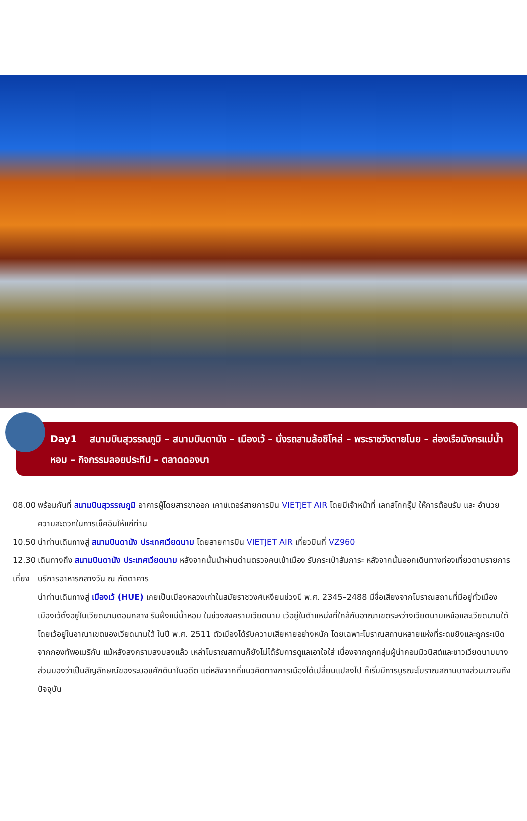Day1 สนามบินสุวรรณภูมิ – สนามบินดานัง – เมืองเว้ – นั่งรถสามล้อซิโคล่ – พระราชวังดายโนย – ล่องเรือมังกรแม่น้ำหอม – กิจกรรมลอยประทีป – ตลาดดองบา
08.00 พร้อมกันที่ สนามบินสุวรรณภูมิ อาคารผู้โดยสารขาออก เคาน์เตอร์สายการบิน VIETJET AIR โดยมีเจ้าหน้าที่ เลทส์โกกรุ๊ป ให้การต้อนรับ และ อำนวยความสะดวกในการเช็คอินให้แก่ท่าน
10.50 นำท่านเดินทางสู่ สนามบินดานัง ประเทศเวียดนาม โดยสายการบิน VIETJET AIR เที่ยวบินที่ VZ960
12.30 เดินทางถึง สนามบินดานัง ประเทศเวียดนาม หลังจากนั้นนำผ่านด่านตรวจคนเข้าเมือง รับกระเป๋าสัมภาระ หลังจากนั้นออกเดินทางท่องเที่ยวตามรายการ
เที่ยง บริการอาหารกลางวัน ณ ภัตตาคาร
นำท่านเดินทางสู่ เมืองเว้ (HUE) เคยเป็นเมืองหลวงเก่าในสมัยราชวงศ์เหงียนช่วงปี พ.ศ. 2345–2488 มีชื่อเสียงจากโบราณสถานที่มีอยู่ทั่วเมือง เมืองเว้ตั้งอยู่ในเวียดนามตอนกลาง ริมฝั่งแม่น้ำหอม ในช่วงสงครามเวียดนาม เว้อยู่ในตำแหน่งที่ใกล้กับอาณาเขตระหว่างเวียดนามเหนือและเวียดนามใต้ โดยเว้อยู่ในอาณาเขตของเวียดนามใต้ ในปี พ.ศ. 2511 ตัวเมืองได้รับความเสียหายอย่างหนัก โดยเฉพาะโบราณสถานหลายแห่งที่ระดมยิงและถูกระเบิดจากกองทัพอเมริกัน แม้หลังสงครามสงบลงแล้ว เหล่าโบราณสถานก็ยังไม่ได้รับการดูแลเอาใจใส่ เนื่องจากถูกกลุ่มผู้นำคอมมิวนิสต์และชาวเวียดนามบางส่วนมองว่าเป็นสัญลักษณ์ของระบอบศักดินาในอดีต แต่หลังจากที่แนวคิดทางการเมืองได้เปลี่ยนแปลงไป ก็เริ่มมีการบูรณะโบราณสถานบางส่วนมาจนถึงปัจจุบัน